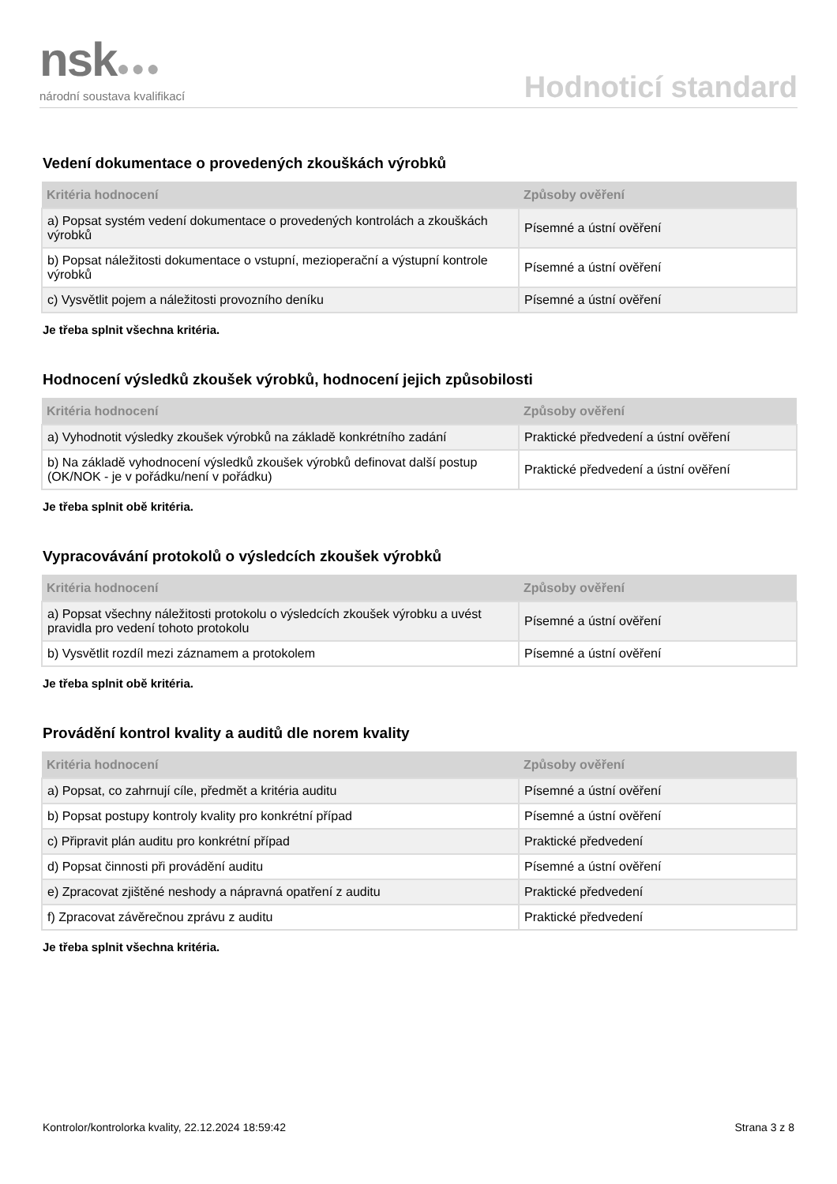nsk●●●
národní soustava kvalifikací
Hodnoticí standard
Vedení dokumentace o provedených zkouškách výrobků
| Kritéria hodnocení | Způsoby ověření |
| --- | --- |
| a) Popsat systém vedení dokumentace o provedených kontrolách a zkouškách výrobků | Písemné a ústní ověření |
| b) Popsat náležitosti dokumentace o vstupní, mezioperační a výstupní kontrole výrobků | Písemné a ústní ověření |
| c) Vysvětlit pojem a náležitosti provozního deníku | Písemné a ústní ověření |
Je třeba splnit všechna kritéria.
Hodnocení výsledků zkoušek výrobků, hodnocení jejich způsobilosti
| Kritéria hodnocení | Způsoby ověření |
| --- | --- |
| a) Vyhodnotit výsledky zkoušek výrobků na základě konkrétního zadání | Praktické předvedení a ústní ověření |
| b) Na základě vyhodnocení výsledků zkoušek výrobků definovat další postup (OK/NOK - je v pořádku/není v pořádku) | Praktické předvedení a ústní ověření |
Je třeba splnit obě kritéria.
Vypracovávání protokolů o výsledcích zkoušek výrobků
| Kritéria hodnocení | Způsoby ověření |
| --- | --- |
| a) Popsat všechny náležitosti protokolu o výsledcích zkoušek výrobku a uvést pravidla pro vedení tohoto protokolu | Písemné a ústní ověření |
| b) Vysvětlit rozdíl mezi záznamem a protokolem | Písemné a ústní ověření |
Je třeba splnit obě kritéria.
Provádění kontrol kvality a auditů dle norem kvality
| Kritéria hodnocení | Způsoby ověření |
| --- | --- |
| a) Popsat, co zahrnují cíle, předmět a kritéria auditu | Písemné a ústní ověření |
| b) Popsat postupy kontroly kvality pro konkrétní případ | Písemné a ústní ověření |
| c) Připravit plán auditu pro konkrétní případ | Praktické předvedení |
| d) Popsat činnosti při provádění auditu | Písemné a ústní ověření |
| e) Zpracovat zjištěné neshody a nápravná opatření z auditu | Praktické předvedení |
| f) Zpracovat závěrečnou zprávu z auditu | Praktické předvedení |
Je třeba splnit všechna kritéria.
Kontrolor/kontrolorka kvality, 22.12.2024 18:59:42 Strana 3 z 8